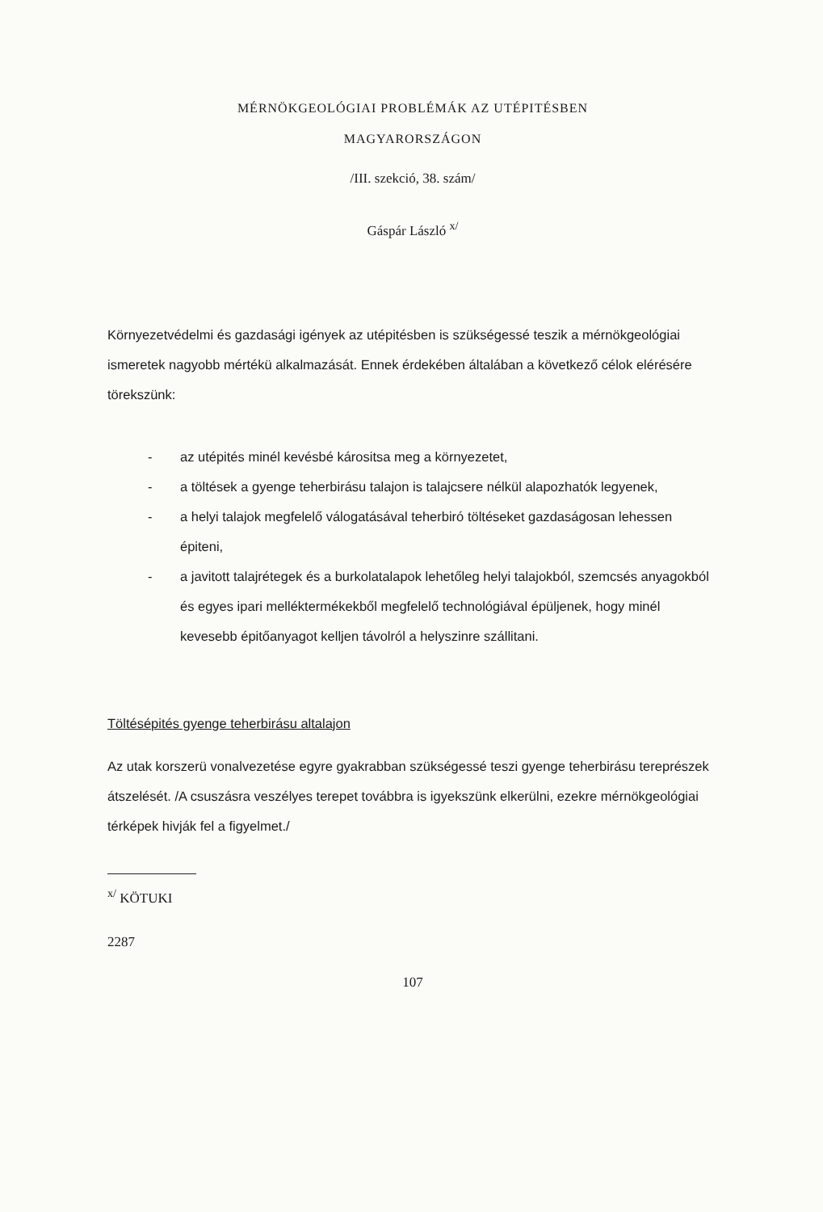MÉRNÖKGEOLÓGIAI PROBLÉMÁK AZ UTÉPITÉSBEN
MAGYARORSZÁGON
/III. szekció, 38. szám/
Gáspár László <sup>x/</sup>
Környezetvédelmi és gazdasági igények az utépitésben is szükségessé teszik a mérnökgeológiai ismeretek nagyobb mértékü alkalmazását. Ennek érdekében általában a következő célok elérésére törekszünk:
- az utépités minél kevésbé kárositsa meg a környezetet,
- a töltések a gyenge teherbirásu talajon is talajcsere nélkül alapozhatók legyenek,
- a helyi talajok megfelelő válogatásával teherbiró töltéseket gazdaságosan lehessen épiteni,
- a javitott talajrétegek és a burkolatalapok lehetőleg helyi talajokból, szemcsés anyagokból és egyes ipari melléktermékekből megfelelő technológiával épüljenek, hogy minél kevesebb épitőanyagot kelljen távolról a helyszinre szállitani.
Töltésépités gyenge teherbirásu altalajon
Az utak korszerü vonalvezetése egyre gyakrabban szükségessé teszi gyenge teherbirásu tereprészek átszelését. /A csuszásra veszélyes terepet továbbra is igyekszünk elkerülni, ezekre mérnökgeológiai térképek hivják fel a figyelmet./
<sup>x/</sup> KÖTUKI
2287
107